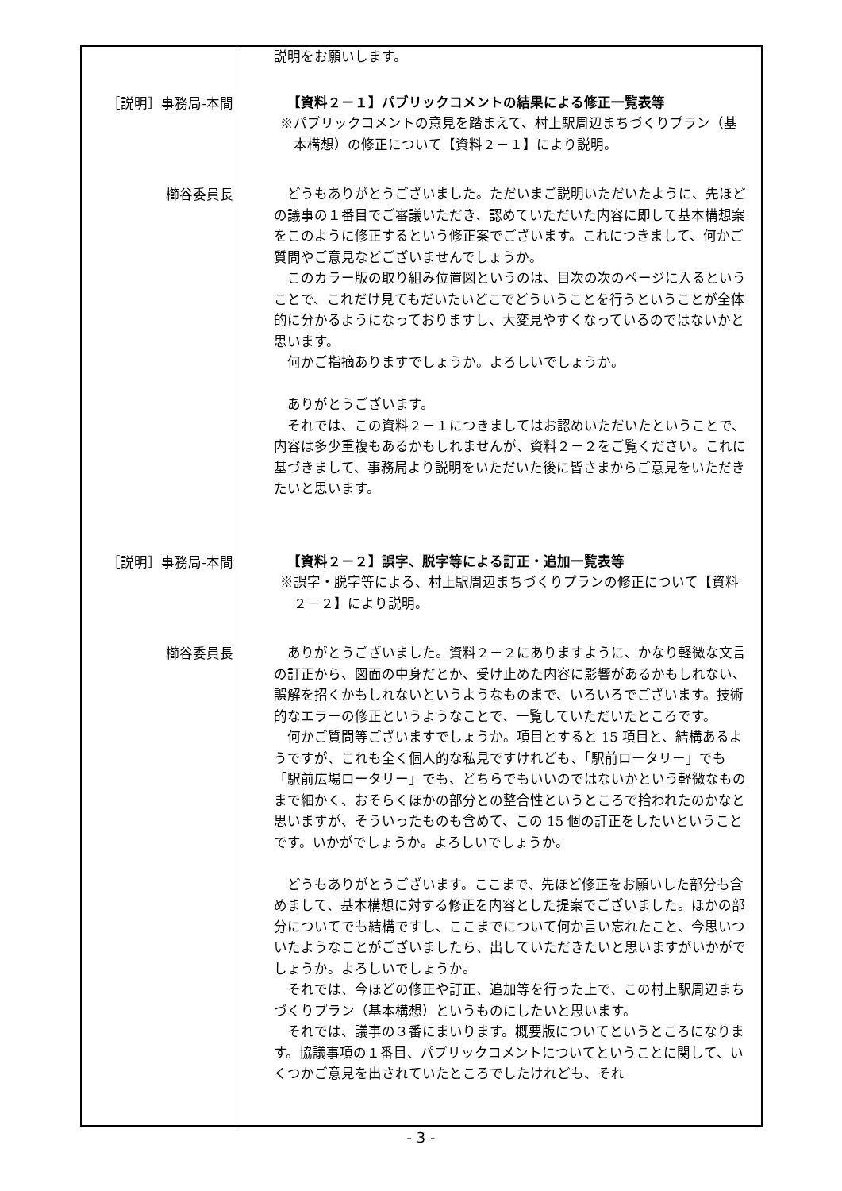| | 説明をお願いします。 |
| ［説明］事務局-本間 | 【資料２－１】パブリックコメントの結果による修正一覧表等 ※パブリックコメントの意見を踏まえて、村上駅周辺まちづくりプラン（基本構想）の修正について【資料２－１】により説明。 |
| 櫛谷委員長 | どうもありがとうございました。ただいまご説明いただいたように、先ほどの議事の１番目でご審議いただき、認めていただいた内容に即して基本構想案をこのように修正するという修正案でございます。これにつきまして、何かご質問やご意見などございませんでしょうか。 このカラー版の取り組み位置図というのは、目次の次のページに入るということで、これだけ見てもだいたいどこでどういうことを行うということが全体的に分かるようになっておりますし、大変見やすくなっているのではないかと思います。 何かご指摘ありますでしょうか。よろしいでしょうか。 ありがとうございます。 それでは、この資料２－１につきましてはお認めいただいたということで、内容は多少重複もあるかもしれませんが、資料２－２をご覧ください。これに基づきまして、事務局より説明をいただいた後に皆さまからご意見をいただきたいと思います。 |
| ［説明］事務局-本間 | 【資料２－２】誤字、脱字等による訂正・追加一覧表等 ※誤字・脱字等による、村上駅周辺まちづくりプランの修正について【資料２－２】により説明。 |
| 櫛谷委員長 | ありがとうございました。資料２－２にありますように、かなり軽微な文言の訂正から、図面の中身だとか、受け止めた内容に影響があるかもしれない、誤解を招くかもしれないというようなものまで、いろいろでございます。技術的なエラーの修正というようなことで、一覧していただいたところです。 何かご質問等ございますでしょうか。項目とすると 15 項目と、結構あるようですが、これも全く個人的な私見ですけれども、「駅前ロータリー」でも「駅前広場ロータリー」でも、どちらでもいいのではないかという軽微なものまで細かく、おそらくほかの部分との整合性というところで拾われたのかなと思いますが、そういったものも含めて、この 15 個の訂正をしたいということです。いかがでしょうか。よろしいでしょうか。 どうもありがとうございます。ここまで、先ほど修正をお願いした部分も含めまして、基本構想に対する修正を内容とした提案でございました。ほかの部分についてでも結構ですし、ここまでについて何か言い忘れたこと、今思いついたようなことがございましたら、出していただきたいと思いますがいかがでしょうか。よろしいでしょうか。 それでは、今ほどの修正や訂正、追加等を行った上で、この村上駅周辺まちづくりプラン（基本構想）というものにしたいと思います。 それでは、議事の３番にまいります。概要版についてというところになります。協議事項の１番目、パブリックコメントについてということに関して、いくつかご意見を出されていたところでしたけれども、それ |
- 3 -